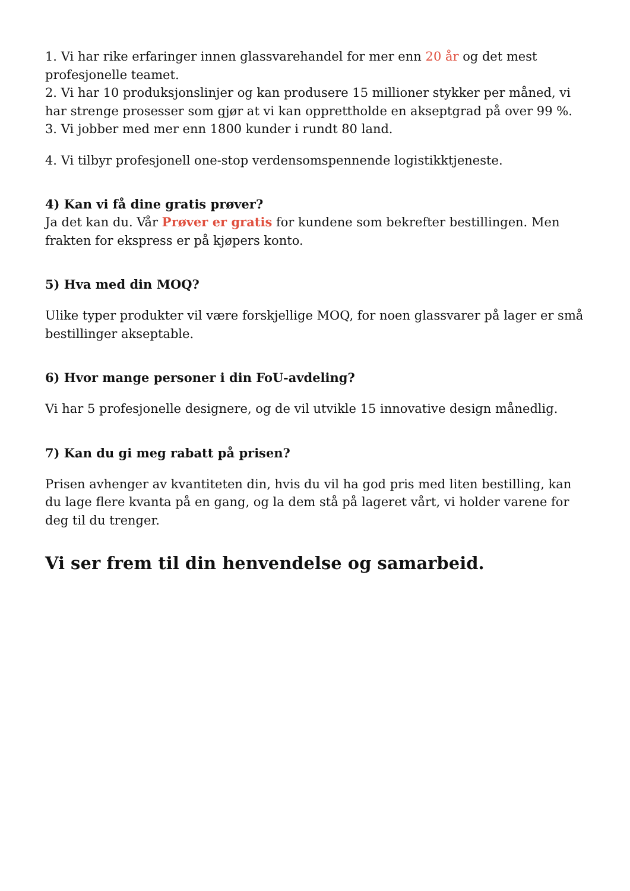1. Vi har rike erfaringer innen glassvarehandel for mer enn 20 år og det mest profesjonelle teamet.
2. Vi har 10 produksjonslinjer og kan produsere 15 millioner stykker per måned, vi har strenge prosesser som gjør at vi kan opprettholde en akseptgrad på over 99 %.
3. Vi jobber med mer enn 1800 kunder i rundt 80 land.
4. Vi tilbyr profesjonell one-stop verdensomspennende logistikktjeneste.
4) Kan vi få dine gratis prøver?
Ja det kan du. Vår Prøver er gratis for kundene som bekrefter bestillingen. Men frakten for ekspress er på kjøpers konto.
5) Hva med din MOQ?
Ulike typer produkter vil være forskjellige MOQ, for noen glassvarer på lager er små bestillinger akseptable.
6) Hvor mange personer i din FoU-avdeling?
Vi har 5 profesjonelle designere, og de vil utvikle 15 innovative design månedlig.
7) Kan du gi meg rabatt på prisen?
Prisen avhenger av kvantiteten din, hvis du vil ha god pris med liten bestilling, kan du lage flere kvanta på en gang, og la dem stå på lageret vårt, vi holder varene for deg til du trenger.
Vi ser frem til din henvendelse og samarbeid.